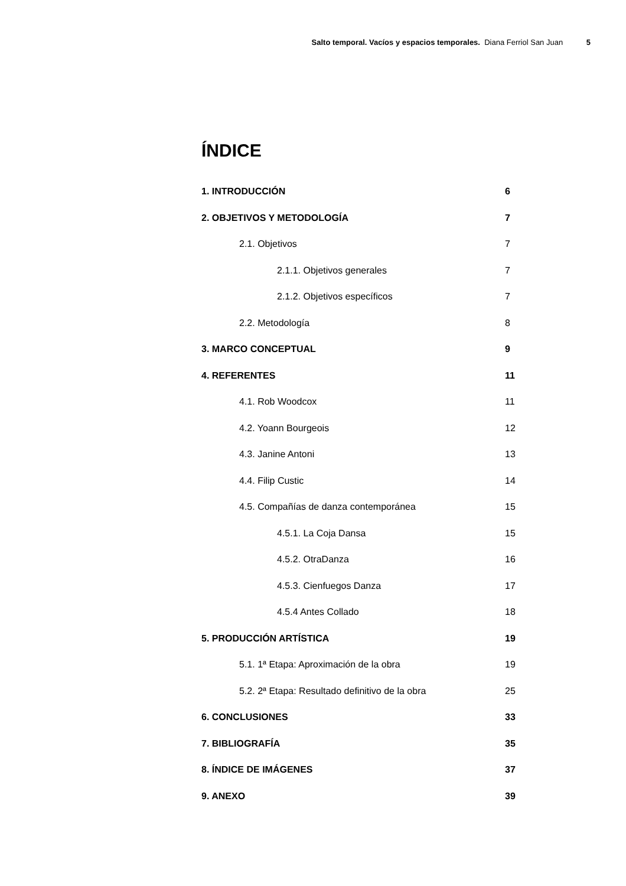Salto temporal. Vacíos y espacios temporales. Diana Ferriol San Juan 5
ÍNDICE
1. INTRODUCCIÓN 6
2. OBJETIVOS Y METODOLOGÍA 7
2.1. Objetivos 7
2.1.1. Objetivos generales 7
2.1.2. Objetivos específicos 7
2.2. Metodología 8
3. MARCO CONCEPTUAL 9
4. REFERENTES 11
4.1. Rob Woodcox 11
4.2. Yoann Bourgeois 12
4.3. Janine Antoni 13
4.4. Filip Custic 14
4.5. Compañías de danza contemporánea 15
4.5.1. La Coja Dansa 15
4.5.2. OtraDanza 16
4.5.3. Cienfuegos Danza 17
4.5.4 Antes Collado 18
5. PRODUCCIÓN ARTÍSTICA 19
5.1. 1ª Etapa: Aproximación de la obra 19
5.2. 2ª Etapa: Resultado definitivo de la obra 25
6. CONCLUSIONES 33
7. BIBLIOGRAFÍA 35
8. ÍNDICE DE IMÁGENES 37
9. ANEXO 39